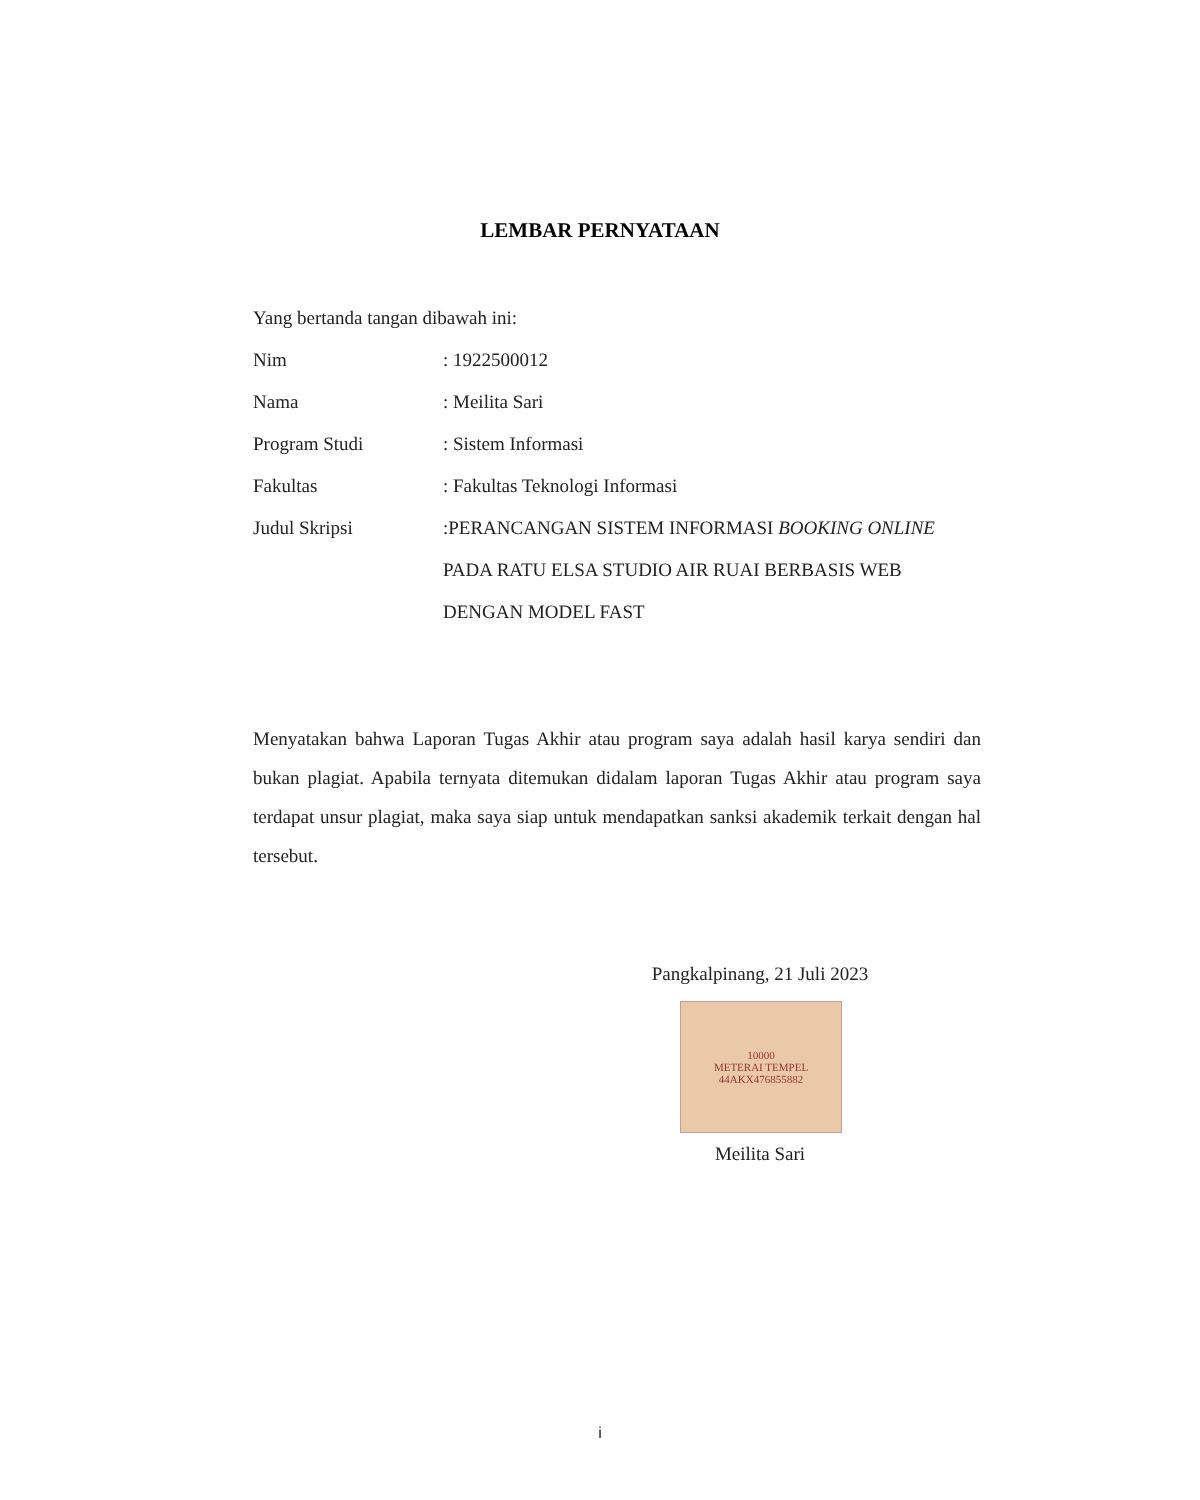LEMBAR PERNYATAAN
Yang bertanda tangan dibawah ini:
Nim : 1922500012
Nama : Meilita Sari
Program Studi : Sistem Informasi
Fakultas : Fakultas Teknologi Informasi
Judul Skripsi
:PERANCANGAN SISTEM INFORMASI BOOKING ONLINE PADA RATU ELSA STUDIO AIR RUAI BERBASIS WEB DENGAN MODEL FAST
Menyatakan bahwa Laporan Tugas Akhir atau program saya adalah hasil karya sendiri dan bukan plagiat. Apabila ternyata ditemukan didalam laporan Tugas Akhir atau program saya terdapat unsur plagiat, maka saya siap untuk mendapatkan sanksi akademik terkait dengan hal tersebut.
Pangkalpinang, 21 Juli 2023
10000
METERAI TEMPEL
44AKX476855882
Meilita Sari
i